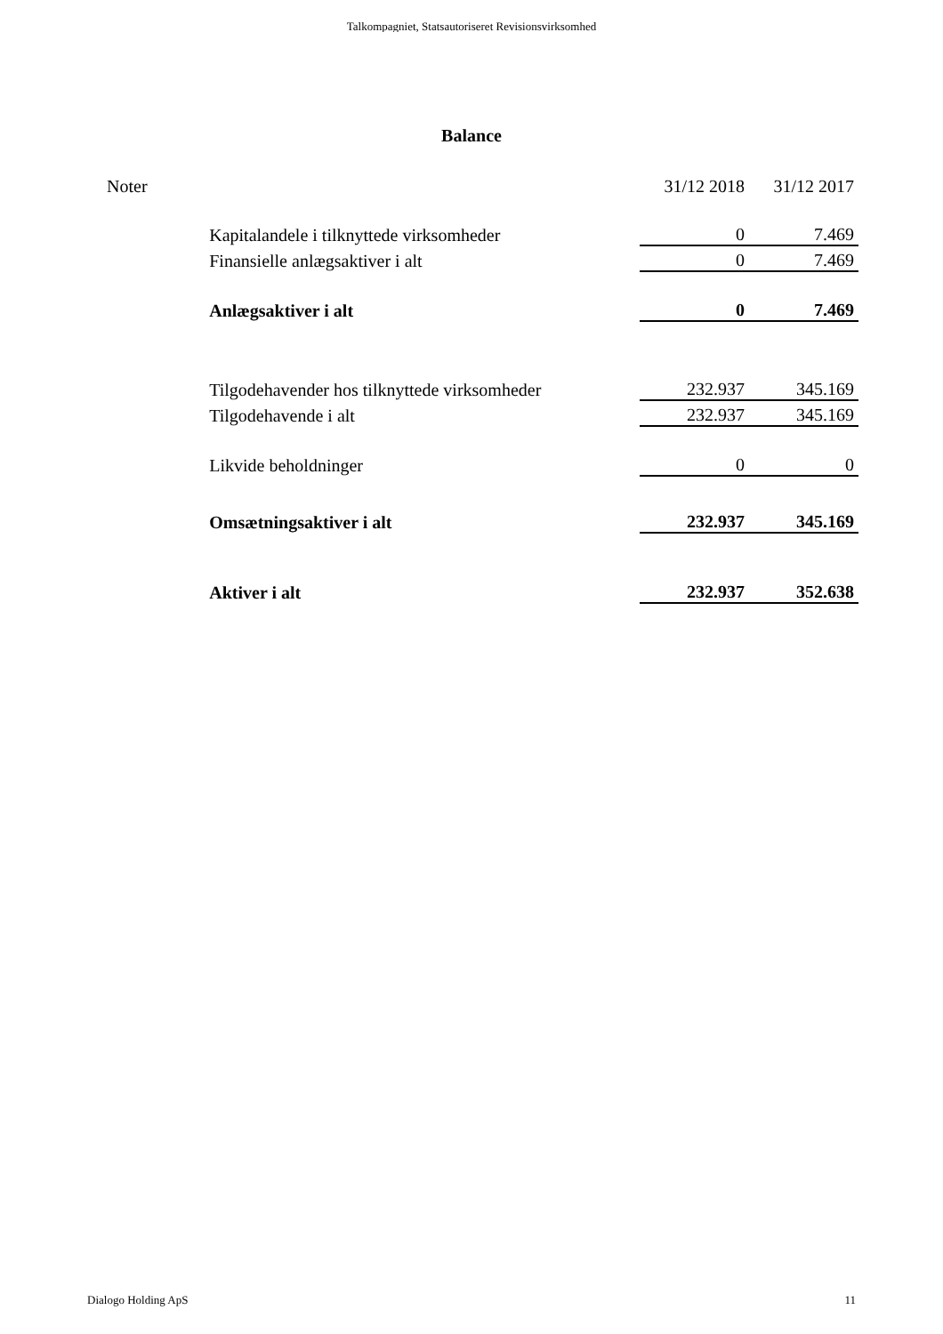Talkompagniet, Statsautoriseret Revisionsvirksomhed
Balance
| Noter | | 31/12 2018 | 31/12 2017 |
| | Kapitalandele i tilknyttede virksomheder | 0 | 7.469 |
| | Finansielle anlægsaktiver i alt | 0 | 7.469 |
| | Anlægsaktiver i alt | 0 | 7.469 |
| | Tilgodehavender hos tilknyttede virksomheder | 232.937 | 345.169 |
| | Tilgodehavende i alt | 232.937 | 345.169 |
| | Likvide beholdninger | 0 | 0 |
| | Omsætningsaktiver i alt | 232.937 | 345.169 |
| | Aktiver i alt | 232.937 | 352.638 |
Dialogo Holding ApS 11